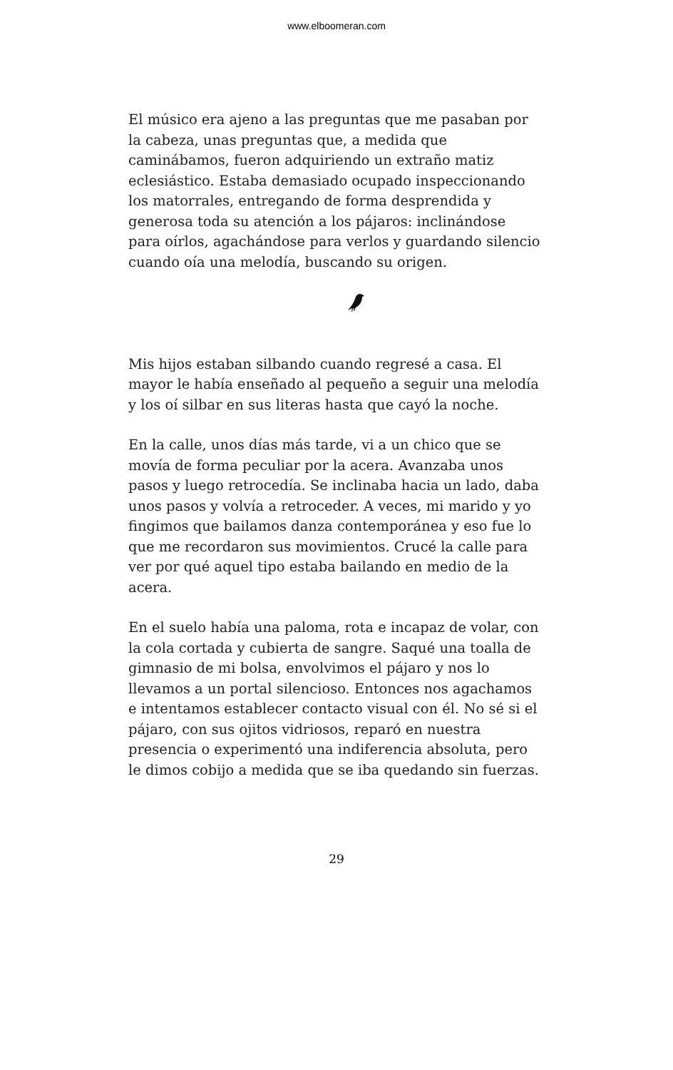www.elboomeran.com
El músico era ajeno a las preguntas que me pasaban por la cabeza, unas preguntas que, a medida que caminábamos, fueron adquiriendo un extraño matiz eclesiástico. Estaba demasiado ocupado inspeccionando los matorrales, entregando de forma desprendida y generosa toda su atención a los pájaros: inclinándose para oírlos, agachándose para verlos y guardando silencio cuando oía una melodía, buscando su origen.
Mis hijos estaban silbando cuando regresé a casa. El mayor le había enseñado al pequeño a seguir una melodía y los oí silbar en sus literas hasta que cayó la noche.
En la calle, unos días más tarde, vi a un chico que se movía de forma peculiar por la acera. Avanzaba unos pasos y luego retrocedía. Se inclinaba hacia un lado, daba unos pasos y volvía a retroceder. A veces, mi marido y yo fingimos que bailamos danza contemporánea y eso fue lo que me recordaron sus movimientos. Crucé la calle para ver por qué aquel tipo estaba bailando en medio de la acera.
En el suelo había una paloma, rota e incapaz de volar, con la cola cortada y cubierta de sangre. Saqué una toalla de gimnasio de mi bolsa, envolvimos el pájaro y nos lo llevamos a un portal silencioso. Entonces nos agachamos e intentamos establecer contacto visual con él. No sé si el pájaro, con sus ojitos vidriosos, reparó en nuestra presencia o experimentó una indiferencia absoluta, pero le dimos cobijo a medida que se iba quedando sin fuerzas.
29